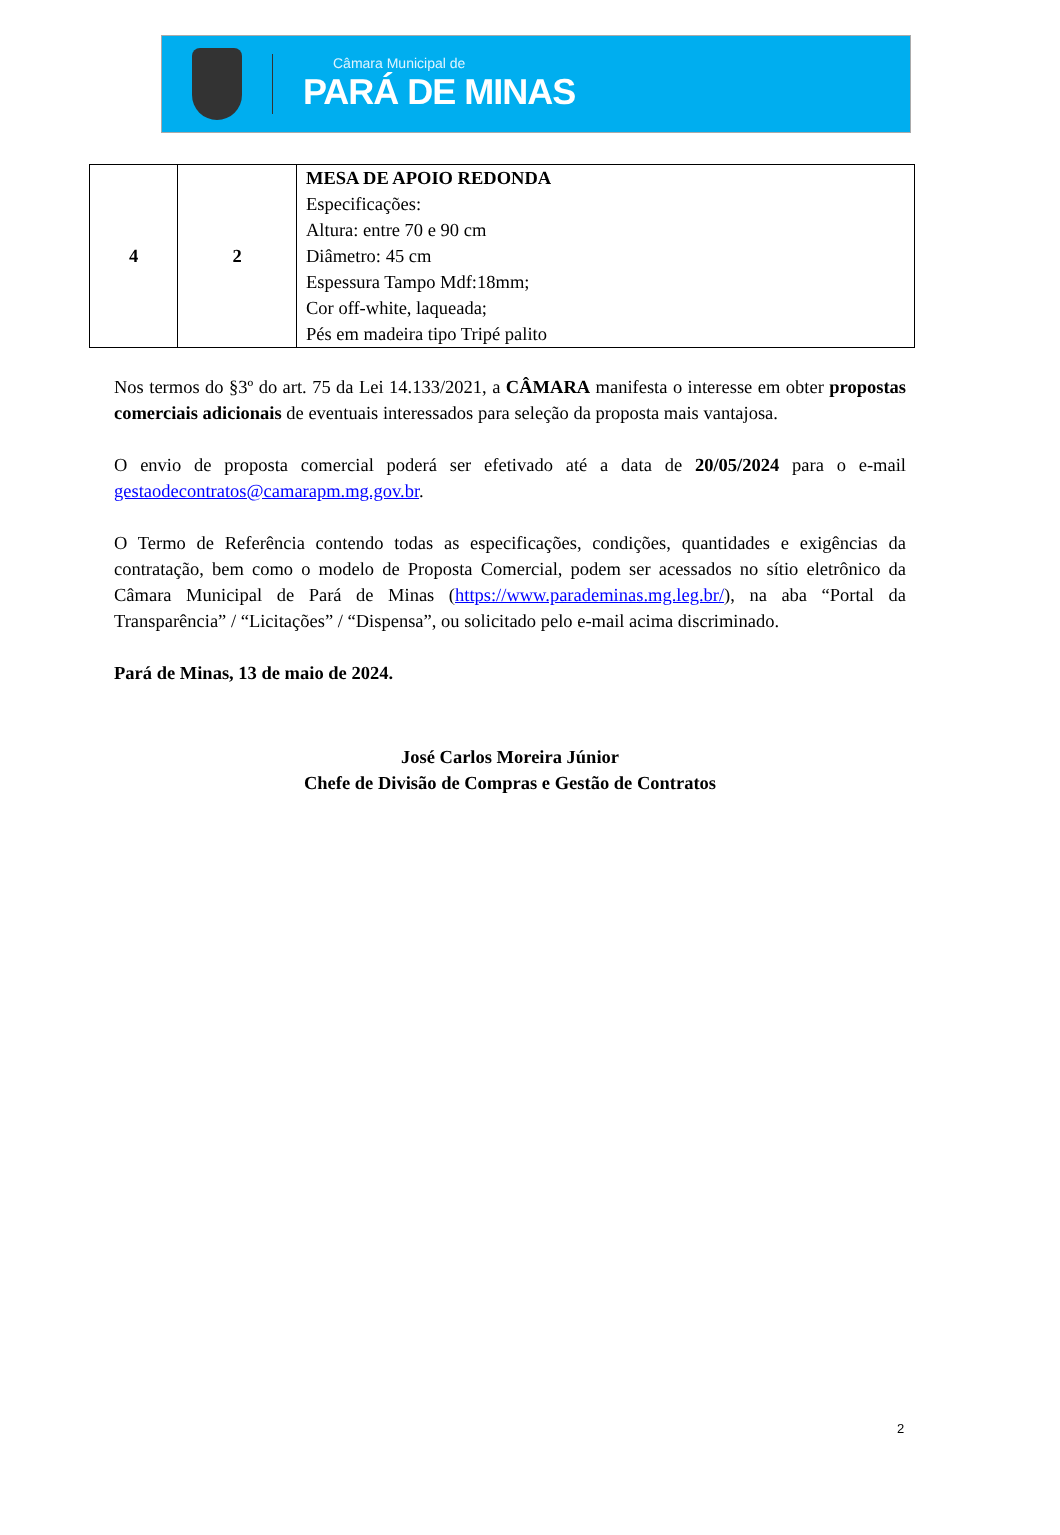Câmara Municipal de
PARÁ DE MINAS
| 4 | 2 | MESA DE APOIO REDONDA Especificações: Altura: entre 70 e 90 cm Diâmetro: 45 cm Espessura Tampo Mdf:18mm; Cor off-white, laqueada; Pés em madeira tipo Tripé palito |
Nos termos do §3º do art. 75 da Lei 14.133/2021, a CÂMARA manifesta o interesse em obter propostas comerciais adicionais de eventuais interessados para seleção da proposta mais vantajosa.
O envio de proposta comercial poderá ser efetivado até a data de 20/05/2024 para o e-mail gestaodecontratos@camarapm.mg.gov.br.
O Termo de Referência contendo todas as especificações, condições, quantidades e exigências da contratação, bem como o modelo de Proposta Comercial, podem ser acessados no sítio eletrônico da Câmara Municipal de Pará de Minas (https://www.parademinas.mg.leg.br/), na aba “Portal da Transparência” / “Licitações” / “Dispensa”, ou solicitado pelo e-mail acima discriminado.
Pará de Minas, 13 de maio de 2024.
José Carlos Moreira Júnior
Chefe de Divisão de Compras e Gestão de Contratos
2